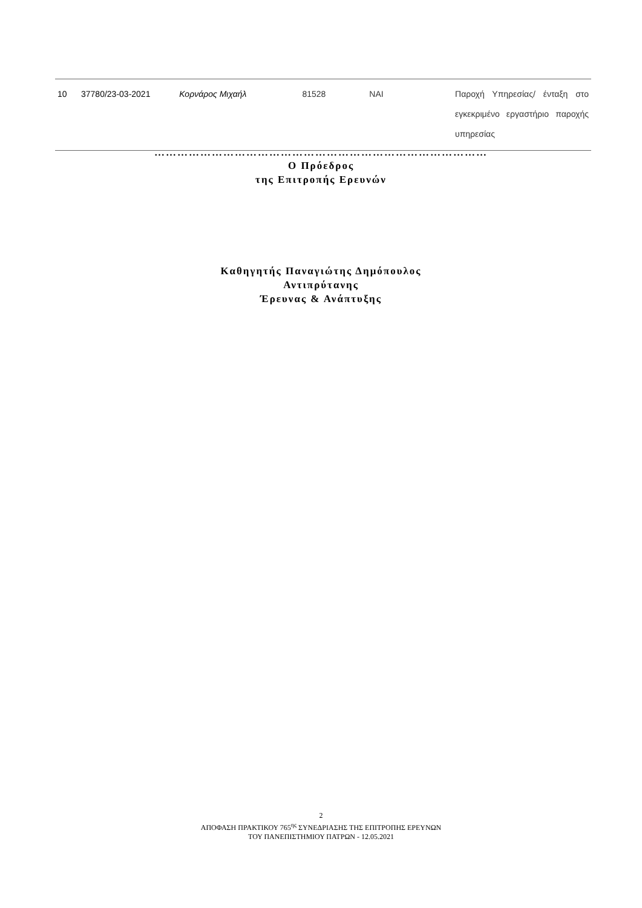| 10 | 37780/23-03-2021 | Κορνάρος Μιχαήλ | 81528 | ΝΑΙ | Παροχή Υπηρεσίας/ ένταξη στο εγκεκριμένο εργαστήριο παροχής υπηρεσίας |
……………………………………………………………………………
Ο Πρόεδρος
της Επιτροπής Ερευνών
Καθηγητής Παναγιώτης Δημόπουλος
Αντιπρύτανης
Έρευνας & Ανάπτυξης
2
ΑΠΟΦΑΣΗ ΠΡΑΚΤΙΚΟΥ 765<sup>ης</sup> ΣΥΝΕΔΡΙΑΣΗΣ ΤΗΣ ΕΠΙΤΡΟΠΗΣ ΕΡΕΥΝΩΝ
ΤΟΥ ΠΑΝΕΠΙΣΤΗΜΙΟΥ ΠΑΤΡΩΝ - 12.05.2021